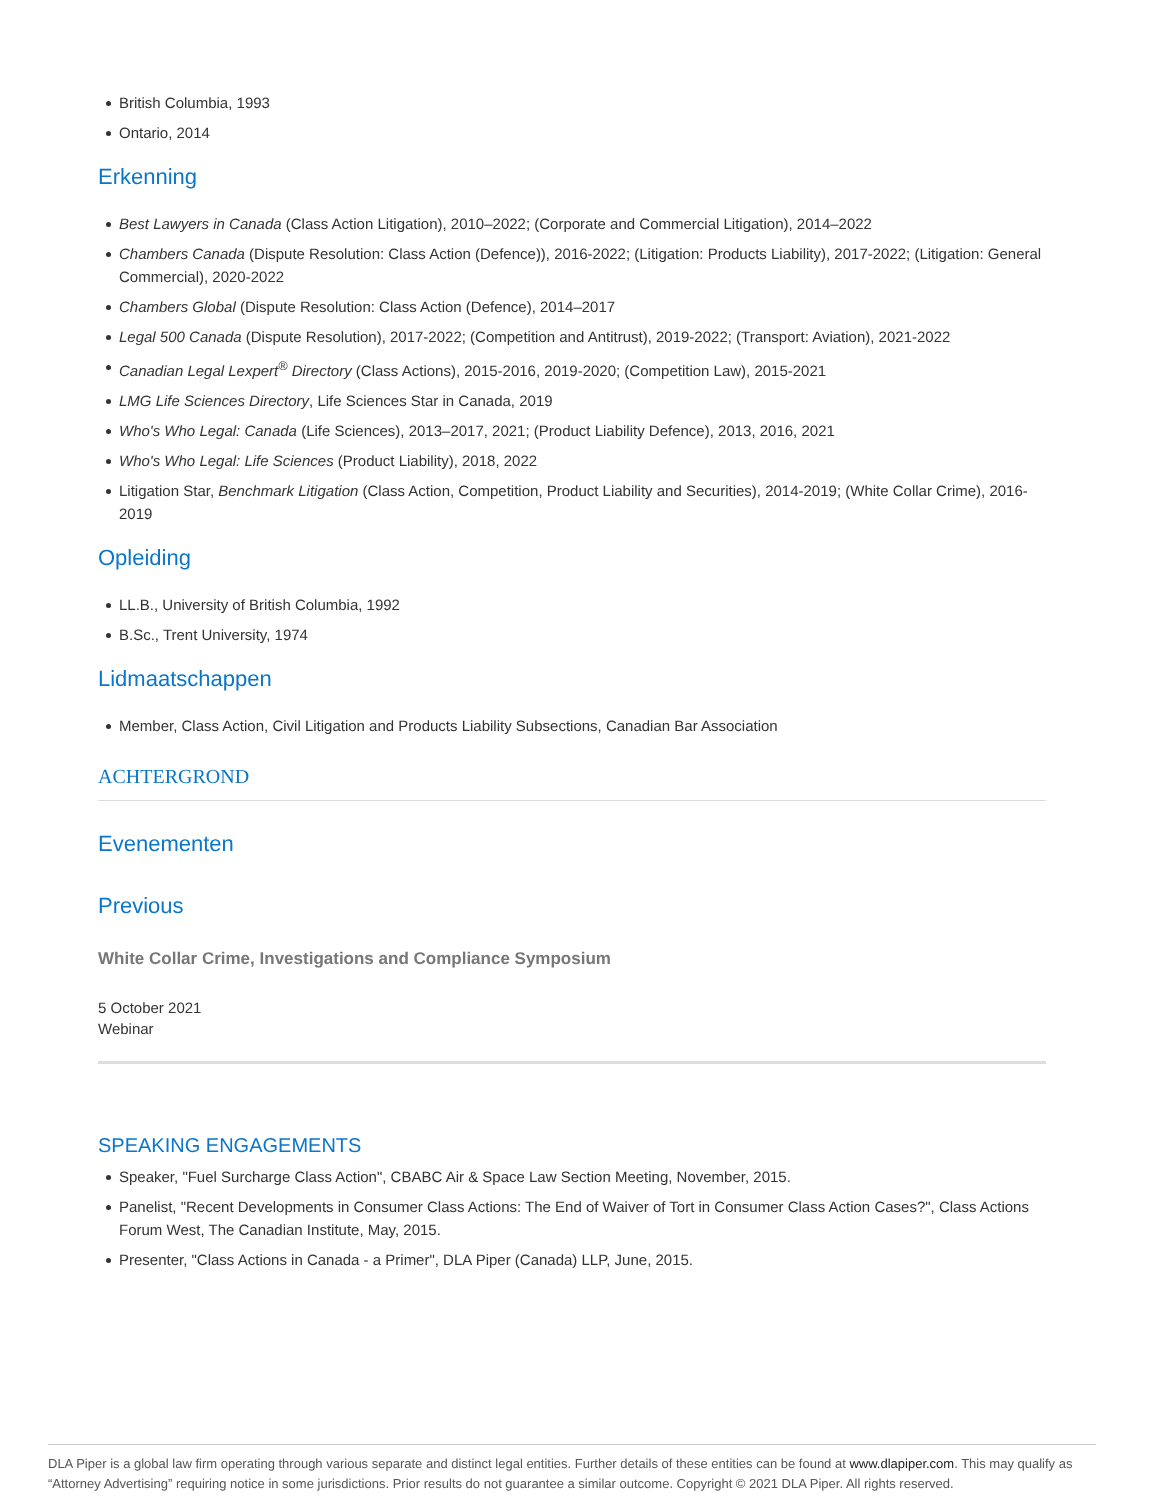British Columbia, 1993
Ontario, 2014
Erkenning
Best Lawyers in Canada (Class Action Litigation), 2010–2022; (Corporate and Commercial Litigation), 2014–2022
Chambers Canada (Dispute Resolution: Class Action (Defence)), 2016-2022; (Litigation: Products Liability), 2017-2022; (Litigation: General Commercial), 2020-2022
Chambers Global (Dispute Resolution: Class Action (Defence), 2014–2017
Legal 500 Canada (Dispute Resolution), 2017-2022; (Competition and Antitrust), 2019-2022; (Transport: Aviation), 2021-2022
Canadian Legal Lexpert<sup>®</sup> Directory (Class Actions), 2015-2016, 2019-2020; (Competition Law), 2015-2021
LMG Life Sciences Directory, Life Sciences Star in Canada, 2019
Who's Who Legal: Canada (Life Sciences), 2013–2017, 2021; (Product Liability Defence), 2013, 2016, 2021
Who's Who Legal: Life Sciences (Product Liability), 2018, 2022
Litigation Star, Benchmark Litigation (Class Action, Competition, Product Liability and Securities), 2014-2019; (White Collar Crime), 2016-2019
Opleiding
LL.B., University of British Columbia, 1992
B.Sc., Trent University, 1974
Lidmaatschappen
Member, Class Action, Civil Litigation and Products Liability Subsections, Canadian Bar Association
ACHTERGROND
Evenementen
Previous
White Collar Crime, Investigations and Compliance Symposium
5 October 2021
Webinar
SPEAKING ENGAGEMENTS
Speaker, "Fuel Surcharge Class Action", CBABC Air & Space Law Section Meeting, November, 2015.
Panelist, "Recent Developments in Consumer Class Actions: The End of Waiver of Tort in Consumer Class Action Cases?", Class Actions Forum West, The Canadian Institute, May, 2015.
Presenter, "Class Actions in Canada - a Primer", DLA Piper (Canada) LLP, June, 2015.
DLA Piper is a global law firm operating through various separate and distinct legal entities. Further details of these entities can be found at www.dlapiper.com. This may qualify as “Attorney Advertising” requiring notice in some jurisdictions. Prior results do not guarantee a similar outcome. Copyright © 2021 DLA Piper. All rights reserved.